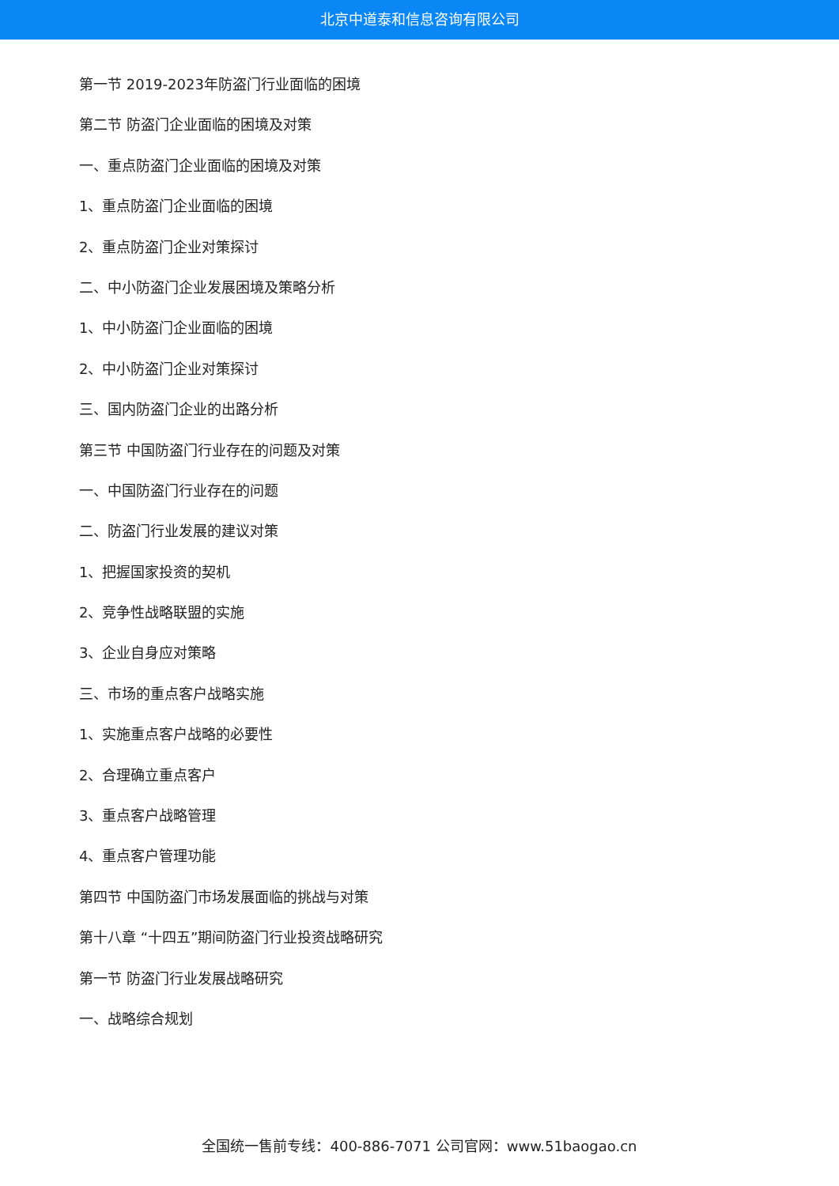北京中道泰和信息咨询有限公司
第一节 2019-2023年防盗门行业面临的困境
第二节 防盗门企业面临的困境及对策
一、重点防盗门企业面临的困境及对策
1、重点防盗门企业面临的困境
2、重点防盗门企业对策探讨
二、中小防盗门企业发展困境及策略分析
1、中小防盗门企业面临的困境
2、中小防盗门企业对策探讨
三、国内防盗门企业的出路分析
第三节 中国防盗门行业存在的问题及对策
一、中国防盗门行业存在的问题
二、防盗门行业发展的建议对策
1、把握国家投资的契机
2、竞争性战略联盟的实施
3、企业自身应对策略
三、市场的重点客户战略实施
1、实施重点客户战略的必要性
2、合理确立重点客户
3、重点客户战略管理
4、重点客户管理功能
第四节 中国防盗门市场发展面临的挑战与对策
第十八章 “十四五”期间防盗门行业投资战略研究
第一节 防盗门行业发展战略研究
一、战略综合规划
全国统一售前专线：400-886-7071 公司官网：www.51baogao.cn